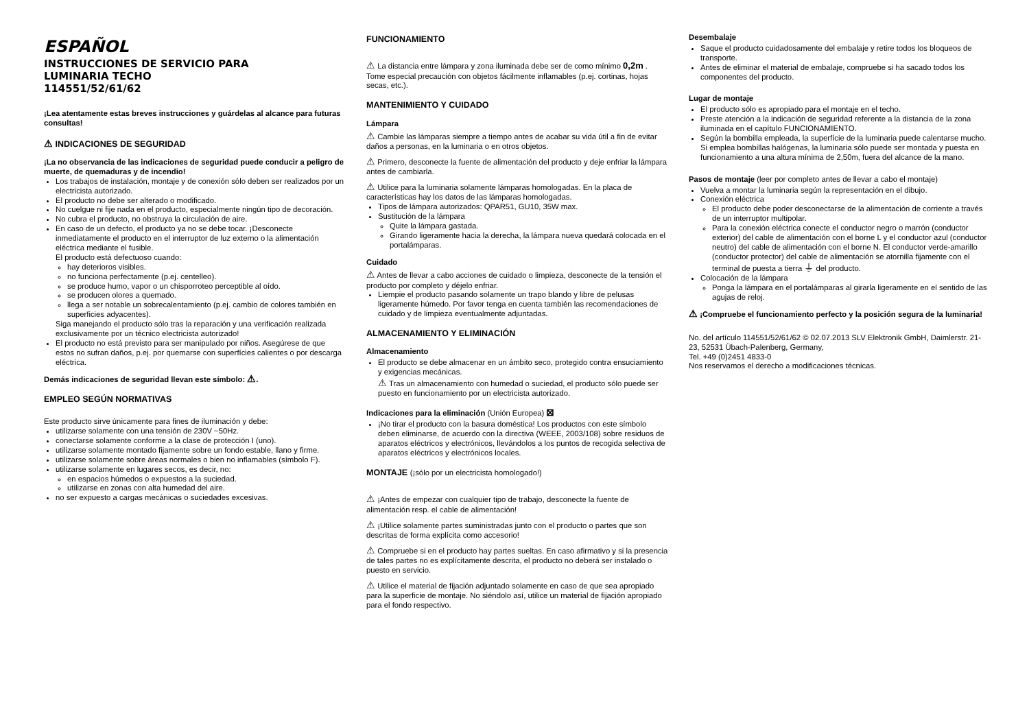ESPAÑOL
INSTRUCCIONES DE SERVICIO PARA
LUMINARIA TECHO
114551/52/61/62
¡Lea atentamente estas breves instrucciones y guárdelas al alcance para futuras consultas!
⚠ INDICACIONES DE SEGURIDAD
¡La no observancia de las indicaciones de seguridad puede conducir a peligro de muerte, de quemaduras y de incendio!
Los trabajos de instalación, montaje y de conexión sólo deben ser realizados por un electricista autorizado.
El producto no debe ser alterado o modificado.
No cuelgue ni fije nada en el producto, especialmente ningún tipo de decoración.
No cubra el producto, no obstruya la circulación de aire.
En caso de un defecto, el producto ya no se debe tocar. ¡Desconecte inmediatamente el producto en el interruptor de luz externo o la alimentación eléctrica mediante el fusible.
El producto está defectuoso cuando:
hay deterioros visibles.
no funciona perfectamente (p.ej. centelleo).
se produce humo, vapor o un chisporroteo perceptible al oído.
se producen olores a quemado.
llega a ser notable un sobrecalentamiento (p.ej. cambio de colores también en superficies adyacentes).
Siga manejando el producto sólo tras la reparación y una verificación realizada exclusivamente por un técnico electricista autorizado!
El producto no está previsto para ser manipulado por niños. Asegúrese de que estos no sufran daños, p.ej. por quemarse con superfícies calientes o por descarga eléctrica.
Demás indicaciones de seguridad llevan este símbolo: ⚠.
EMPLEO SEGÚN NORMATIVAS
Este producto sirve únicamente para fines de iluminación y debe:
utilizarse solamente con una tensión de 230V ~50Hz.
conectarse solamente conforme a la clase de protección I (uno).
utilizarse solamente montado fijamente sobre un fondo estable, llano y firme.
utilizarse solamente sobre áreas normales o bien no inflamables (símbolo F).
utilizarse solamente en lugares secos, es decir, no:
en espacios húmedos o expuestos a la suciedad.
utilizarse en zonas con alta humedad del aire.
no ser expuesto a cargas mecánicas o suciedades excesivas.
FUNCIONAMIENTO
⚠ La distancia entre lámpara y zona iluminada debe ser de como mínimo 0,2m . Tome especial precaución con objetos fácilmente inflamables (p.ej. cortinas, hojas secas, etc.).
MANTENIMIENTO Y CUIDADO
Lámpara
⚠ Cambie las lámparas siempre a tiempo antes de acabar su vida útil a fin de evitar daños a personas, en la luminaria o en otros objetos.
⚠ Primero, desconecte la fuente de alimentación del producto y deje enfriar la lámpara antes de cambiarla.
⚠ Utilice para la luminaria solamente lámparas homologadas. En la placa de características hay los datos de las lámparas homologadas.
Tipos de lámpara autorizados: QPAR51, GU10, 35W max.
Sustitución de la lámpara
Quite la lámpara gastada.
Girando ligeramente hacia la derecha, la lámpara nueva quedará colocada en el portalámparas.
Cuidado
⚠ Antes de llevar a cabo acciones de cuidado o limpieza, desconecte de la tensión el producto por completo y déjelo enfriar.
Liempie el producto pasando solamente un trapo blando y libre de pelusas ligeramente húmedo. Por favor tenga en cuenta también las recomendaciones de cuidado y de limpieza eventualmente adjuntadas.
ALMACENAMIENTO Y ELIMINACIÓN
Almacenamiento
El producto se debe almacenar en un ámbito seco, protegido contra ensuciamiento y exigencias mecánicas.
⚠ Tras un almacenamiento con humedad o suciedad, el producto sólo puede ser puesto en funcionamiento por un electricista autorizado.
Indicaciones para la eliminación (Unión Europea) ⊠
¡No tirar el producto con la basura doméstica! Los productos con este símbolo deben eliminarse, de acuerdo con la directiva (WEEE, 2003/108) sobre residuos de aparatos eléctricos y electrónicos, llevándolos a los puntos de recogida selectiva de aparatos eléctricos y electrónicos locales.
MONTAJE (¡sólo por un electricista homologado!)
⚠ ¡Antes de empezar con cualquier tipo de trabajo, desconecte la fuente de alimentación resp. el cable de alimentación!
⚠ ¡Utilice solamente partes suministradas junto con el producto o partes que son descritas de forma explícita como accesorio!
⚠ Compruebe si en el producto hay partes sueltas. En caso afirmativo y si la presencia de tales partes no es explícitamente descrita, el producto no deberá ser instalado o puesto en servicio.
⚠ Utilice el material de fijación adjuntado solamente en caso de que sea apropiado para la superficie de montaje. No siéndolo así, utilice un material de fijación apropiado para el fondo respectivo.
Desembalaje
Saque el producto cuidadosamente del embalaje y retire todos los bloqueos de transporte.
Antes de eliminar el material de embalaje, compruebe si ha sacado todos los componentes del producto.
Lugar de montaje
El producto sólo es apropiado para el montaje en el techo.
Preste atención a la indicación de seguridad referente a la distancia de la zona iluminada en el capítulo FUNCIONAMIENTO.
Según la bombilla empleada, la superfície de la luminaria puede calentarse mucho. Si emplea bombillas halógenas, la luminaria sólo puede ser montada y puesta en funcionamiento a una altura mínima de 2,50m, fuera del alcance de la mano.
Pasos de montaje (leer por completo antes de llevar a cabo el montaje)
Vuelva a montar la luminaria según la representación en el dibujo.
Conexión eléctrica
El producto debe poder desconectarse de la alimentación de corriente a través de un interruptor multipolar.
Para la conexión eléctrica conecte el conductor negro o marrón (conductor exterior) del cable de alimentación con el borne L y el conductor azul (conductor neutro) del cable de alimentación con el borne N. El conductor verde-amarillo (conductor protector) del cable de alimentación se atornilla fijamente con el terminal de puesta a tierra ⏚ del producto.
Colocación de la lámpara
Ponga la lámpara en el portalámparas al girarla ligeramente en el sentido de las agujas de reloj.
⚠ ¡Compruebe el funcionamiento perfecto y la posición segura de la luminaria!
No. del artículo 114551/52/61/62 © 02.07.2013 SLV Elektronik GmbH, Daimlerstr. 21-23, 52531 Übach-Palenberg, Germany,
Tel. +49 (0)2451 4833-0
Nos reservamos el derecho a modificaciones técnicas.